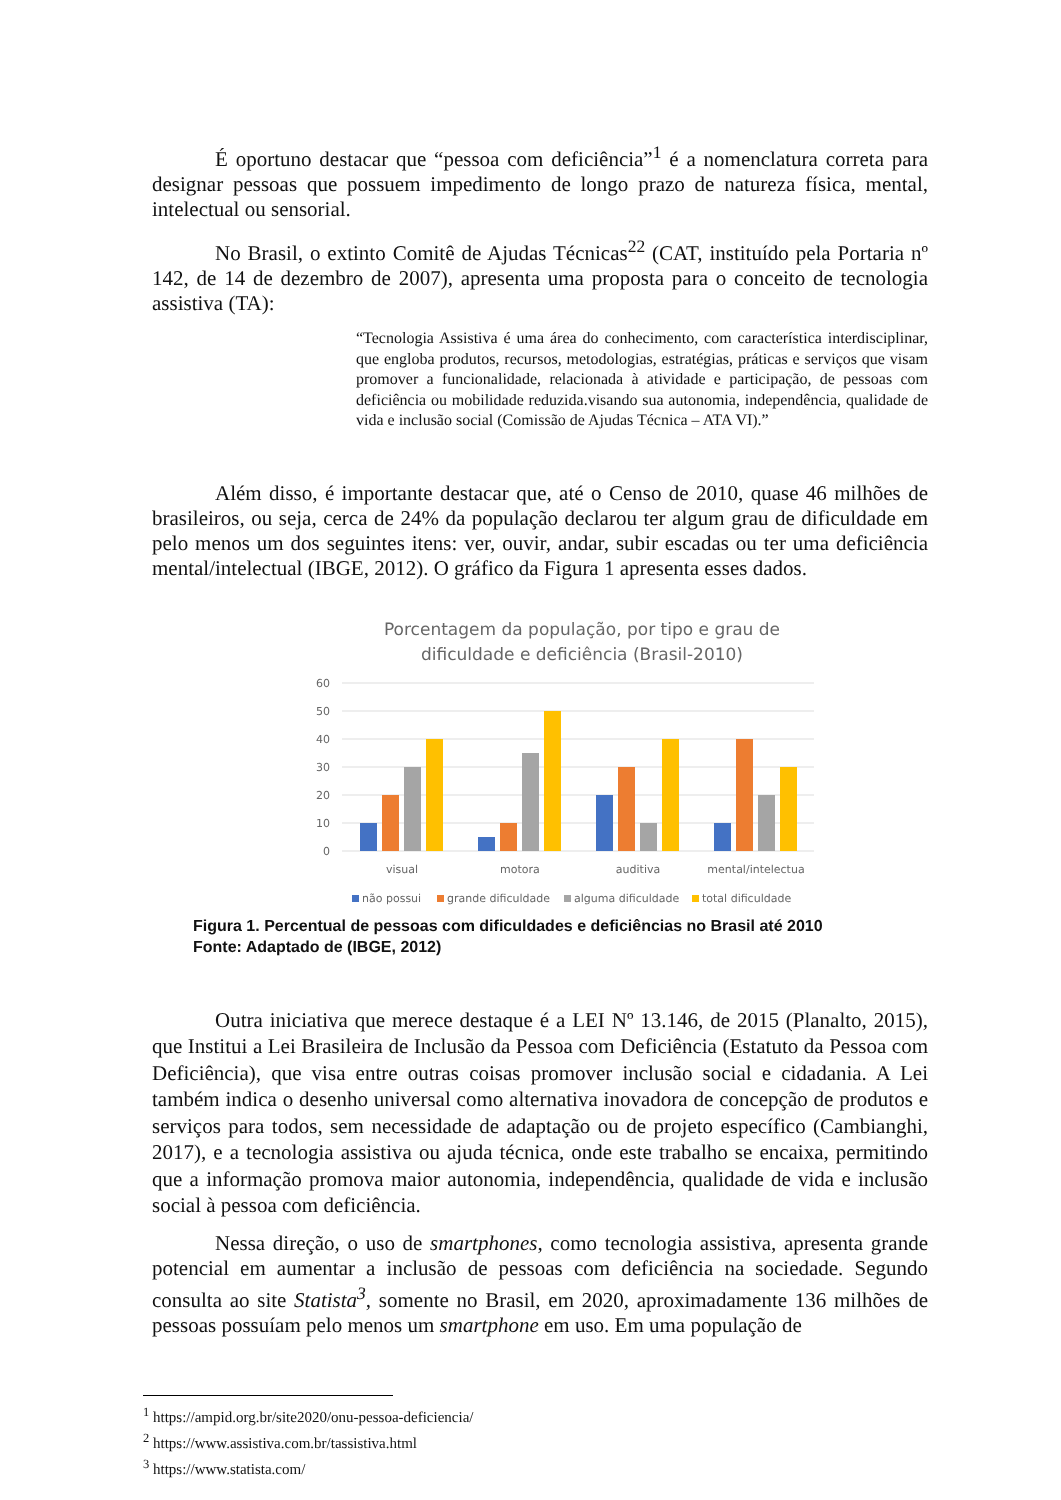É oportuno destacar que “pessoa com deficiência”<sup>1</sup> é a nomenclatura correta para designar pessoas que possuem impedimento de longo prazo de natureza física, mental, intelectual ou sensorial.
No Brasil, o extinto Comitê de Ajudas Técnicas<sup>22</sup> (CAT, instituído pela Portaria nº 142, de 14 de dezembro de 2007), apresenta uma proposta para o conceito de tecnologia assistiva (TA):
“Tecnologia Assistiva é uma área do conhecimento, com característica interdisciplinar, que engloba produtos, recursos, metodologias, estratégias, práticas e serviços que visam promover a funcionalidade, relacionada à atividade e participação, de pessoas com deficiência ou mobilidade reduzida.visando sua autonomia, independência, qualidade de vida e inclusão social (Comissão de Ajudas Técnica – ATA VI).”
Além disso, é importante destacar que, até o Censo de 2010, quase 46 milhões de brasileiros, ou seja, cerca de 24% da população declarou ter algum grau de dificuldade em pelo menos um dos seguintes itens: ver, ouvir, andar, subir escadas ou ter uma deficiência mental/intelectual (IBGE, 2012). O gráfico da Figura 1 apresenta esses dados.
Porcentagem da população, por tipo e grau de
dificuldade e deficiência (Brasil-2010)
60
50
40
30
20
10
0
visual
motora
auditiva
mental/intelectua
não possui
grande dificuldade
alguma dificuldade
total dificuldade
Figura 1. Percentual de pessoas com dificuldades e deficiências no Brasil até 2010
Fonte: Adaptado de (IBGE, 2012)
Outra iniciativa que merece destaque é a LEI Nº 13.146, de 2015 (Planalto, 2015), que Institui a Lei Brasileira de Inclusão da Pessoa com Deficiência (Estatuto da Pessoa com Deficiência), que visa entre outras coisas promover inclusão social e cidadania. A Lei também indica o desenho universal como alternativa inovadora de concepção de produtos e serviços para todos, sem necessidade de adaptação ou de projeto específico (Cambianghi, 2017), e a tecnologia assistiva ou ajuda técnica, onde este trabalho se encaixa, permitindo que a informação promova maior autonomia, independência, qualidade de vida e inclusão social à pessoa com deficiência.
Nessa direção, o uso de smartphones, como tecnologia assistiva, apresenta grande potencial em aumentar a inclusão de pessoas com deficiência na sociedade. Segundo consulta ao site Statista<sup>3</sup>, somente no Brasil, em 2020, aproximadamente 136 milhões de pessoas possuíam pelo menos um smartphone em uso. Em uma população de
<sup>1</sup> https://ampid.org.br/site2020/onu-pessoa-deficiencia/
<sup>2</sup> https://www.assistiva.com.br/tassistiva.html
<sup>3</sup> https://www.statista.com/